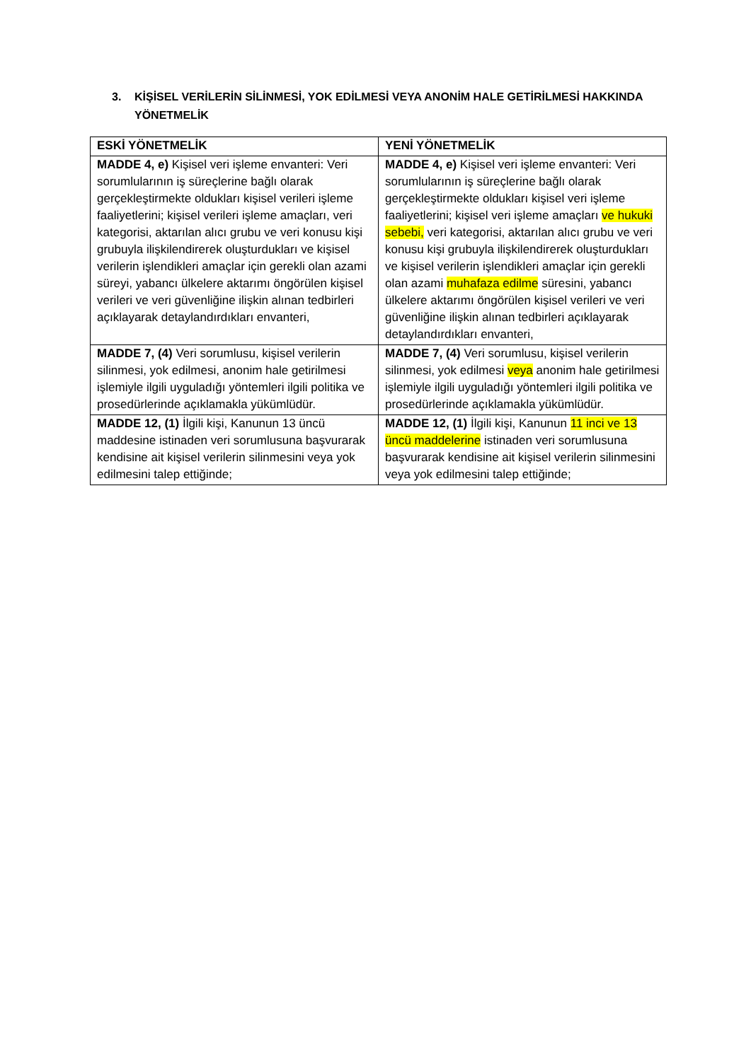3. KİŞİSEL VERİLERİN SİLİNMESİ, YOK EDİLMESİ VEYA ANONİM HALE GETİRİLMESİ HAKKINDA YÖNETMELİK
| ESKİ YÖNETMELİK | YENİ YÖNETMELİK |
| --- | --- |
| MADDE 4, e) Kişisel veri işleme envanteri: Veri sorumlularının iş süreçlerine bağlı olarak gerçekleştirmekte oldukları kişisel verileri işleme faaliyetlerini; kişisel verileri işleme amaçları, veri kategorisi, aktarılan alıcı grubu ve veri konusu kişi grubuyla ilişkilendirerek oluşturdukları ve kişisel verilerin işlendikleri amaçlar için gerekli olan azami süreyi, yabancı ülkelere aktarımı öngörülen kişisel verileri ve veri güvenliğine ilişkin alınan tedbirleri açıklayarak detaylandırdıkları envanteri, | MADDE 4, e) Kişisel veri işleme envanteri: Veri sorumlularının iş süreçlerine bağlı olarak gerçekleştirmekte oldukları kişisel veri işleme faaliyetlerini; kişisel veri işleme amaçları ve hukuki sebebi, veri kategorisi, aktarılan alıcı grubu ve veri konusu kişi grubuyla ilişkilendirerek oluşturdukları ve kişisel verilerin işlendikleri amaçlar için gerekli olan azami muhafaza edilme süresini, yabancı ülkelere aktarımı öngörülen kişisel verileri ve veri güvenliğine ilişkin alınan tedbirleri açıklayarak detaylandırdıkları envanteri, |
| MADDE 7, (4) Veri sorumlusu, kişisel verilerin silinmesi, yok edilmesi, anonim hale getirilmesi işlemiyle ilgili uyguladığı yöntemleri ilgili politika ve prosedürlerinde açıklamakla yükümlüdür. | MADDE 7, (4) Veri sorumlusu, kişisel verilerin silinmesi, yok edilmesi veya anonim hale getirilmesi işlemiyle ilgili uyguladığı yöntemleri ilgili politika ve prosedürlerinde açıklamakla yükümlüdür. |
| MADDE 12, (1) İlgili kişi, Kanunun 13 üncü maddesine istinaden veri sorumlusuna başvurarak kendisine ait kişisel verilerin silinmesini veya yok edilmesini talep ettiğinde; | MADDE 12, (1) İlgili kişi, Kanunun 11 inci ve 13 üncü maddelerine istinaden veri sorumlusuna başvurarak kendisine ait kişisel verilerin silinmesini veya yok edilmesini talep ettiğinde; |